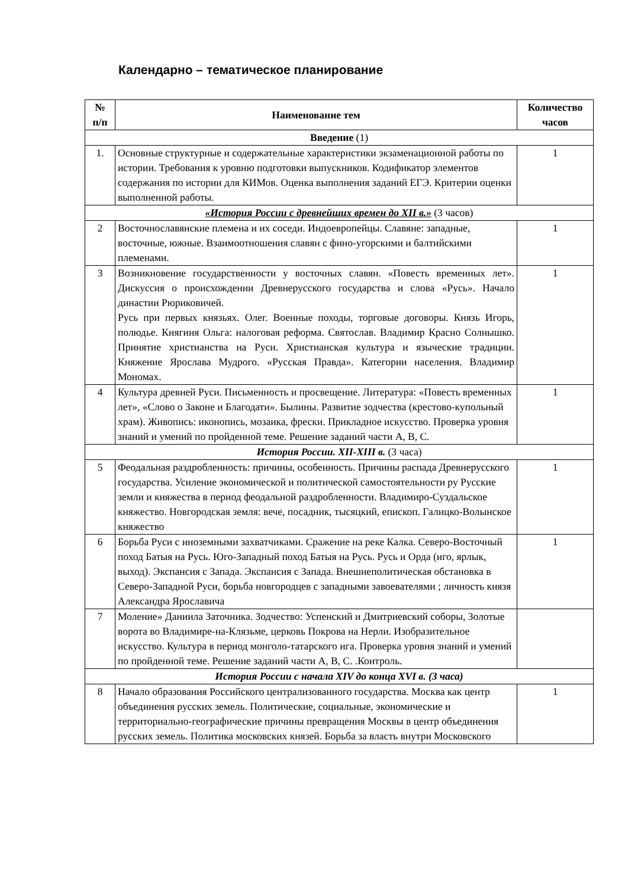Календарно – тематическое планирование
| № п/п | Наименование тем | Количество часов |
| --- | --- | --- |
| Введение (1) | | |
| 1. | Основные структурные и содержательные характеристики экзаменационной работы по истории. Требования к уровню подготовки выпускников. Кодификатор элементов содержания по истории для КИМов. Оценка выполнения заданий ЕГЭ. Критерии оценки выполненной работы. | 1 |
| «История России с древнейших времен до XII в.» (3 часов) | | |
| 2 | Восточнославянские племена и их соседи. Индоевропейцы. Славяне: западные, восточные, южные. Взаимоотношения славян с фино-угорскими и балтийскими племенами. | 1 |
| 3 | Возникновение государственности у восточных славян. «Повесть временных лет». Дискуссия о происхождении Древнерусского государства и слова «Русь». Начало династии Рюриковичей. Русь при первых князьях. Олег. Военные походы, торговые договоры. Князь Игорь, полюдье. Княгиня Ольга: налоговая реформа. Святослав. Владимир Красно Солнышко. Принятие христианства на Руси. Христианская культура и языческие традиции. Княжение Ярослава Мудрого. «Русская Правда». Категории населения. Владимир Мономах. | 1 |
| 4 | Культура древней Руси. Письменность и просвещение. Литература: «Повесть временных лет», «Слово о Законе и Благодати». Былины. Развитие зодчества (крестово-купольный храм). Живопись: иконопись, мозаика, фрески. Прикладное искусство. Проверка уровня знаний и умений по пройденной теме. Решение заданий части А, В, С. | 1 |
| История России. XII-XIII в. (3 часа) | | |
| 5 | Феодальная раздробленность: причины, особенность. Причины распада Древнерусского государства. Усиление экономической и политической самостоятельности ру Русские земли и княжества в период феодальной раздробленности. Владимиро-Суздальское княжество. Новгородская земля: вече, посадник, тысяцкий, епископ. Галицко-Волынское княжество | 1 |
| 6 | Борьба Руси с иноземными захватчиками. Сражение на реке Калка. Северо-Восточный поход Батыя на Русь. Юго-Западный поход Батыя на Русь. Русь и Орда (иго, ярлык, выход). Экспансия с Запада. Экспансия с Запада. Внешнеполитическая обстановка в Северо-Западной Руси, борьба новгородцев с западными завоевателями ; личность князя Александра Ярославича | 1 |
| 7 | Моление» Даниила Заточника. Зодчество: Успенский и Дмитриевский соборы, Золотые ворота во Владимире-на-Клязьме, церковь Покрова на Нерли. Изобразительное искусство. Культура в период монголо-татарского ига. Проверка уровня знаний и умений по пройденной теме. Решение заданий части А, В, С. .Контроль. | |
| История России с начала XIV до конца XVI в. (3 часа) | | |
| 8 | Начало образования Российского централизованного государства. Москва как центр объединения русских земель. Политические, социальные, экономические и территориально-географические причины превращения Москвы в центр объединения русских земель. Политика московских князей. Борьба за власть внутри Московского | 1 |